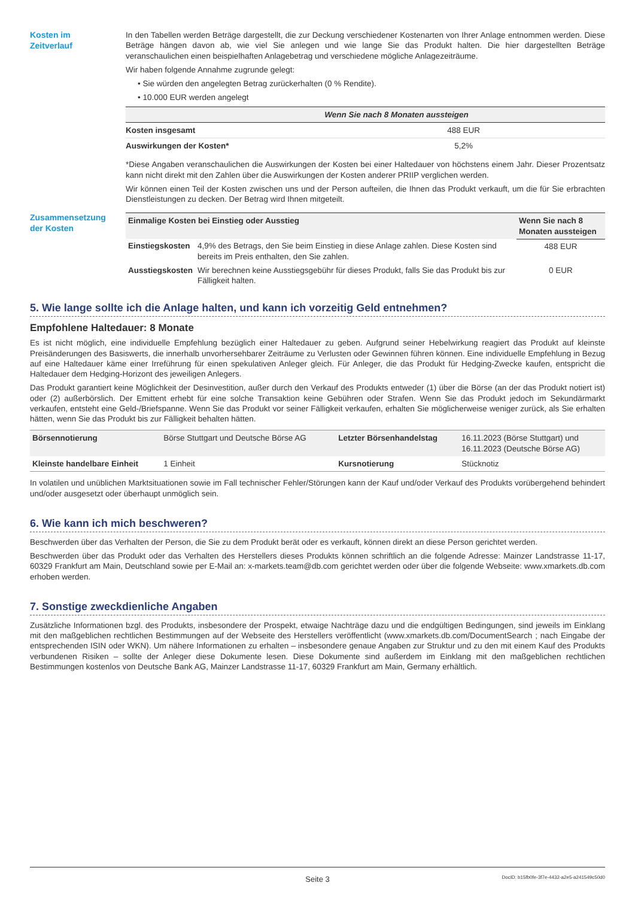Kosten im
Zeitverlauf
In den Tabellen werden Beträge dargestellt, die zur Deckung verschiedener Kostenarten von Ihrer Anlage entnommen werden. Diese Beträge hängen davon ab, wie viel Sie anlegen und wie lange Sie das Produkt halten. Die hier dargestellten Beträge veranschaulichen einen beispielhaften Anlagebetrag und verschiedene mögliche Anlagezeiträume.
Wir haben folgende Annahme zugrunde gelegt:
• Sie würden den angelegten Betrag zurückerhalten (0 % Rendite).
• 10.000 EUR werden angelegt
| | Wenn Sie nach 8 Monaten aussteigen |
| --- | --- |
| Kosten insgesamt | 488 EUR |
| Auswirkungen der Kosten* | 5,2% |
*Diese Angaben veranschaulichen die Auswirkungen der Kosten bei einer Haltedauer von höchstens einem Jahr. Dieser Prozentsatz kann nicht direkt mit den Zahlen über die Auswirkungen der Kosten anderer PRIIP verglichen werden.
Wir können einen Teil der Kosten zwischen uns und der Person aufteilen, die Ihnen das Produkt verkauft, um die für Sie erbrachten Dienstleistungen zu decken. Der Betrag wird Ihnen mitgeteilt.
Zusammensetzung
der Kosten
| Einmalige Kosten bei Einstieg oder Ausstieg | | Wenn Sie nach 8 Monaten aussteigen |
| --- | --- | --- |
| Einstiegskosten | 4,9% des Betrags, den Sie beim Einstieg in diese Anlage zahlen. Diese Kosten sind bereits im Preis enthalten, den Sie zahlen. | 488 EUR |
| Ausstiegskosten | Wir berechnen keine Ausstiegsgebühr für dieses Produkt, falls Sie das Produkt bis zur Fälligkeit halten. | 0 EUR |
5. Wie lange sollte ich die Anlage halten, und kann ich vorzeitig Geld entnehmen?
Empfohlene Haltedauer: 8 Monate
Es ist nicht möglich, eine individuelle Empfehlung bezüglich einer Haltedauer zu geben. Aufgrund seiner Hebelwirkung reagiert das Produkt auf kleinste Preisänderungen des Basiswerts, die innerhalb unvorhersehbarer Zeiträume zu Verlusten oder Gewinnen führen können. Eine individuelle Empfehlung in Bezug auf eine Haltedauer käme einer Irreführung für einen spekulativen Anleger gleich. Für Anleger, die das Produkt für Hedging-Zwecke kaufen, entspricht die Haltedauer dem Hedging-Horizont des jeweiligen Anlegers.
Das Produkt garantiert keine Möglichkeit der Desinvestition, außer durch den Verkauf des Produkts entweder (1) über die Börse (an der das Produkt notiert ist) oder (2) außerbörslich. Der Emittent erhebt für eine solche Transaktion keine Gebühren oder Strafen. Wenn Sie das Produkt jedoch im Sekundärmarkt verkaufen, entsteht eine Geld-/Briefspanne. Wenn Sie das Produkt vor seiner Fälligkeit verkaufen, erhalten Sie möglicherweise weniger zurück, als Sie erhalten hätten, wenn Sie das Produkt bis zur Fälligkeit behalten hätten.
| Börsennotierung | Börse Stuttgart und Deutsche Börse AG | Letzter Börsenhandelstag | 16.11.2023 (Börse Stuttgart) und 16.11.2023 (Deutsche Börse AG) |
| Kleinste handelbare Einheit | 1 Einheit | Kursnotierung | Stücknotiz |
In volatilen und unüblichen Marktsituationen sowie im Fall technischer Fehler/Störungen kann der Kauf und/oder Verkauf des Produkts vorübergehend behindert und/oder ausgesetzt oder überhaupt unmöglich sein.
6. Wie kann ich mich beschweren?
Beschwerden über das Verhalten der Person, die Sie zu dem Produkt berät oder es verkauft, können direkt an diese Person gerichtet werden.
Beschwerden über das Produkt oder das Verhalten des Herstellers dieses Produkts können schriftlich an die folgende Adresse: Mainzer Landstrasse 11-17, 60329 Frankfurt am Main, Deutschland sowie per E-Mail an: x-markets.team@db.com gerichtet werden oder über die folgende Webseite: www.xmarkets.db.com erhoben werden.
7. Sonstige zweckdienliche Angaben
Zusätzliche Informationen bzgl. des Produkts, insbesondere der Prospekt, etwaige Nachträge dazu und die endgültigen Bedingungen, sind jeweils im Einklang mit den maßgeblichen rechtlichen Bestimmungen auf der Webseite des Herstellers veröffentlicht (www.xmarkets.db.com/DocumentSearch ; nach Eingabe der entsprechenden ISIN oder WKN). Um nähere Informationen zu erhalten – insbesondere genaue Angaben zur Struktur und zu den mit einem Kauf des Produkts verbundenen Risiken – sollte der Anleger diese Dokumente lesen. Diese Dokumente sind außerdem im Einklang mit den maßgeblichen rechtlichen Bestimmungen kostenlos von Deutsche Bank AG, Mainzer Landstrasse 11-17, 60329 Frankfurt am Main, Germany erhältlich.
Seite 3 DocID: b15fb0fe-3f7e-4432-a2e5-a241549c50d0